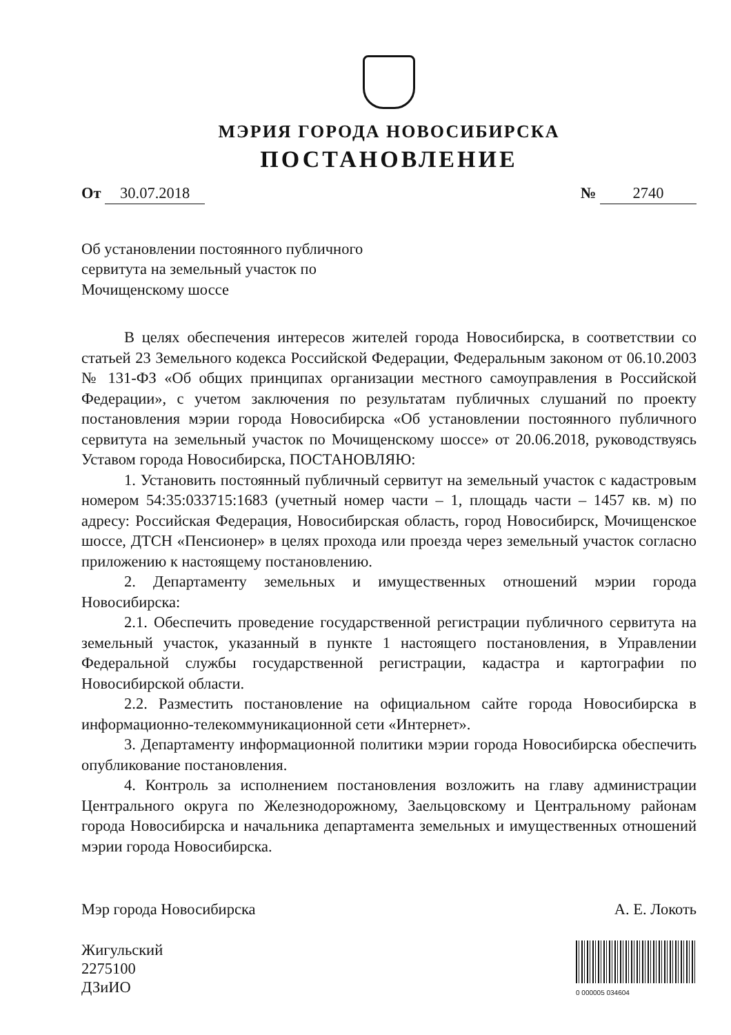МЭРИЯ ГОРОДА НОВОСИБИРСКА
ПОСТАНОВЛЕНИЕ
От 30.07.2018
№ 2740
Об установлении постоянного публичного сервитута на земельный участок по Мочищенскому шоссе
В целях обеспечения интересов жителей города Новосибирска, в соответствии со статьей 23 Земельного кодекса Российской Федерации, Федеральным законом от 06.10.2003 № 131-ФЗ «Об общих принципах организации местного самоуправления в Российской Федерации», с учетом заключения по результатам публичных слушаний по проекту постановления мэрии города Новосибирска «Об установлении постоянного публичного сервитута на земельный участок по Мочищенскому шоссе» от 20.06.2018, руководствуясь Уставом города Новосибирска, ПОСТАНОВЛЯЮ:
1. Установить постоянный публичный сервитут на земельный участок с кадастровым номером 54:35:033715:1683 (учетный номер части – 1, площадь части – 1457 кв. м) по адресу: Российская Федерация, Новосибирская область, город Новосибирск, Мочищенское шоссе, ДТСН «Пенсионер» в целях прохода или проезда через земельный участок согласно приложению к настоящему постановлению.
2. Департаменту земельных и имущественных отношений мэрии города Новосибирска:
2.1. Обеспечить проведение государственной регистрации публичного сервитута на земельный участок, указанный в пункте 1 настоящего постановления, в Управлении Федеральной службы государственной регистрации, кадастра и картографии по Новосибирской области.
2.2. Разместить постановление на официальном сайте города Новосибирска в информационно-телекоммуникационной сети «Интернет».
3. Департаменту информационной политики мэрии города Новосибирска обеспечить опубликование постановления.
4. Контроль за исполнением постановления возложить на главу администрации Центрального округа по Железнодорожному, Заельцовскому и Центральному районам города Новосибирска и начальника департамента земельных и имущественных отношений мэрии города Новосибирска.
Мэр города Новосибирска А. Е. Локоть
Жигульский
2275100
ДЗиИО
0 000005 034604